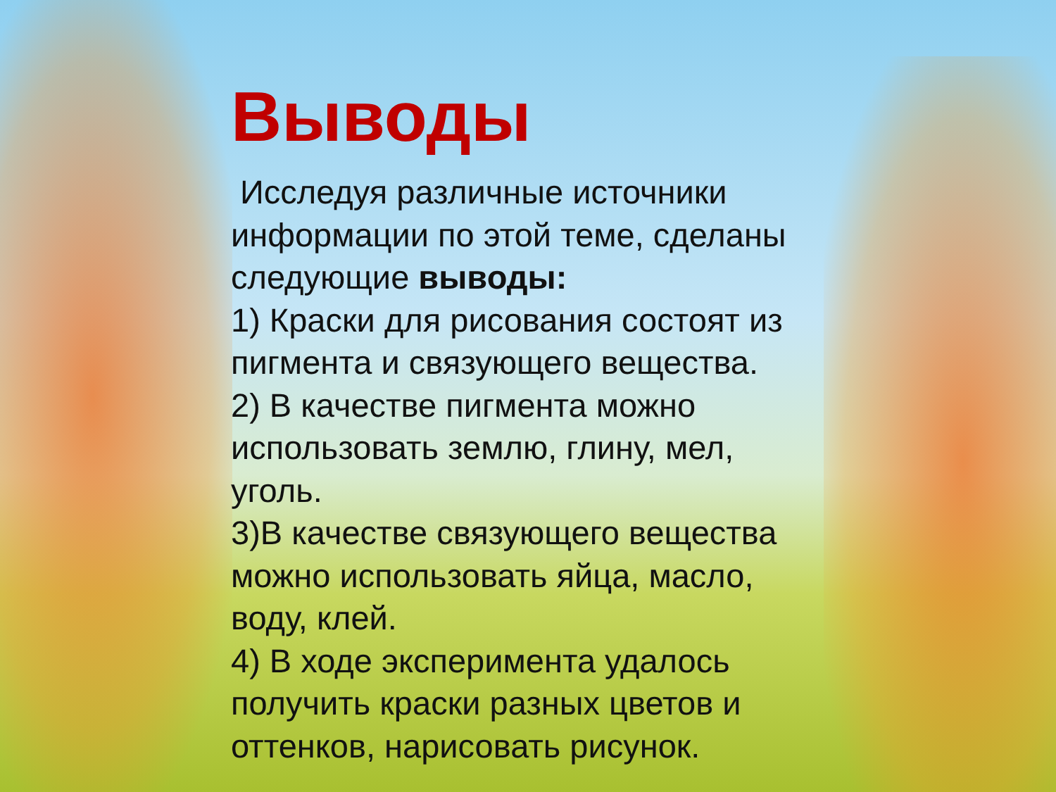Выводы
Исследуя различные источники информации по этой теме, сделаны следующие выводы:
1) Краски для рисования состоят из пигмента и связующего вещества.
2) В качестве пигмента можно использовать землю, глину, мел, уголь.
3)В качестве связующего вещества можно использовать яйца, масло, воду, клей.
4) В ходе эксперимента удалось получить краски разных цветов и оттенков, нарисовать рисунок.